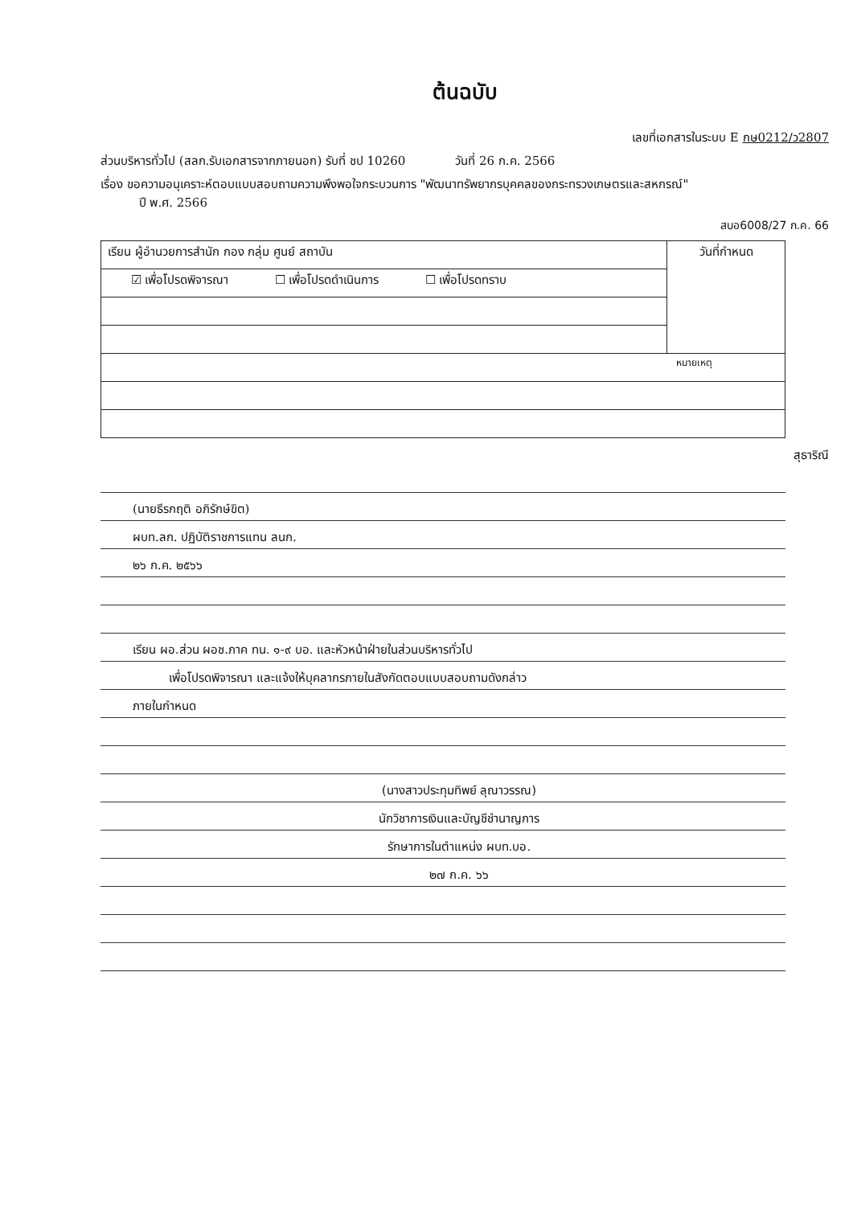ต้นฉบับ
เลขที่เอกสารในระบบ E กษ0212/ว2807
ส่วนบริหารทั่วไป (สลก.รับเอกสารจากภายนอก) รับที่ ชป 10260 วันที่ 26 ก.ค. 2566
เรื่อง ขอความอนุเคราะห์ตอบแบบสอบถามความพึงพอใจกระบวนการ "พัฒนาทรัพยากรบุคคลของกระทรวงเกษตรและสหกรณ์"
ปี พ.ศ. 2566
สบอ6008/27 ก.ค. 66
| เรียน ผู้อำนวยการสำนัก กอง กลุ่ม ศูนย์ สถาบัน | วันที่กำหนด |
| ☑ เพื่อโปรดพิจารณา ☐ เพื่อโปรดดำเนินการ ☐ เพื่อโปรดทราบ | |
| หมายเหตุ | |
สุธาริณี
(นายธีรกฤติ อภิรักษ์ขิต)
ผบท.ลก. ปฏิบัติราชการแทน ลนก.
๒๖ ก.ค. ๒๕๖๖
เรียน ผอ.ส่วน ผอช.ภาค ทน. ๑-๙ บอ. และหัวหน้าฝ่ายในส่วนบริหารทั่วไป
เพื่อโปรดพิจารณา และแจ้งให้บุคลากรภายในสังกัดตอบแบบสอบถามดังกล่าว
ภายในกำหนด
(นางสาวประทุมทิพย์ ลุณาวรรณ)
นักวิชาการเงินและบัญชีชำนาญการ
รักษาการในตำแหน่ง ผบท.บอ.
๒๗ ก.ค. ๖๖